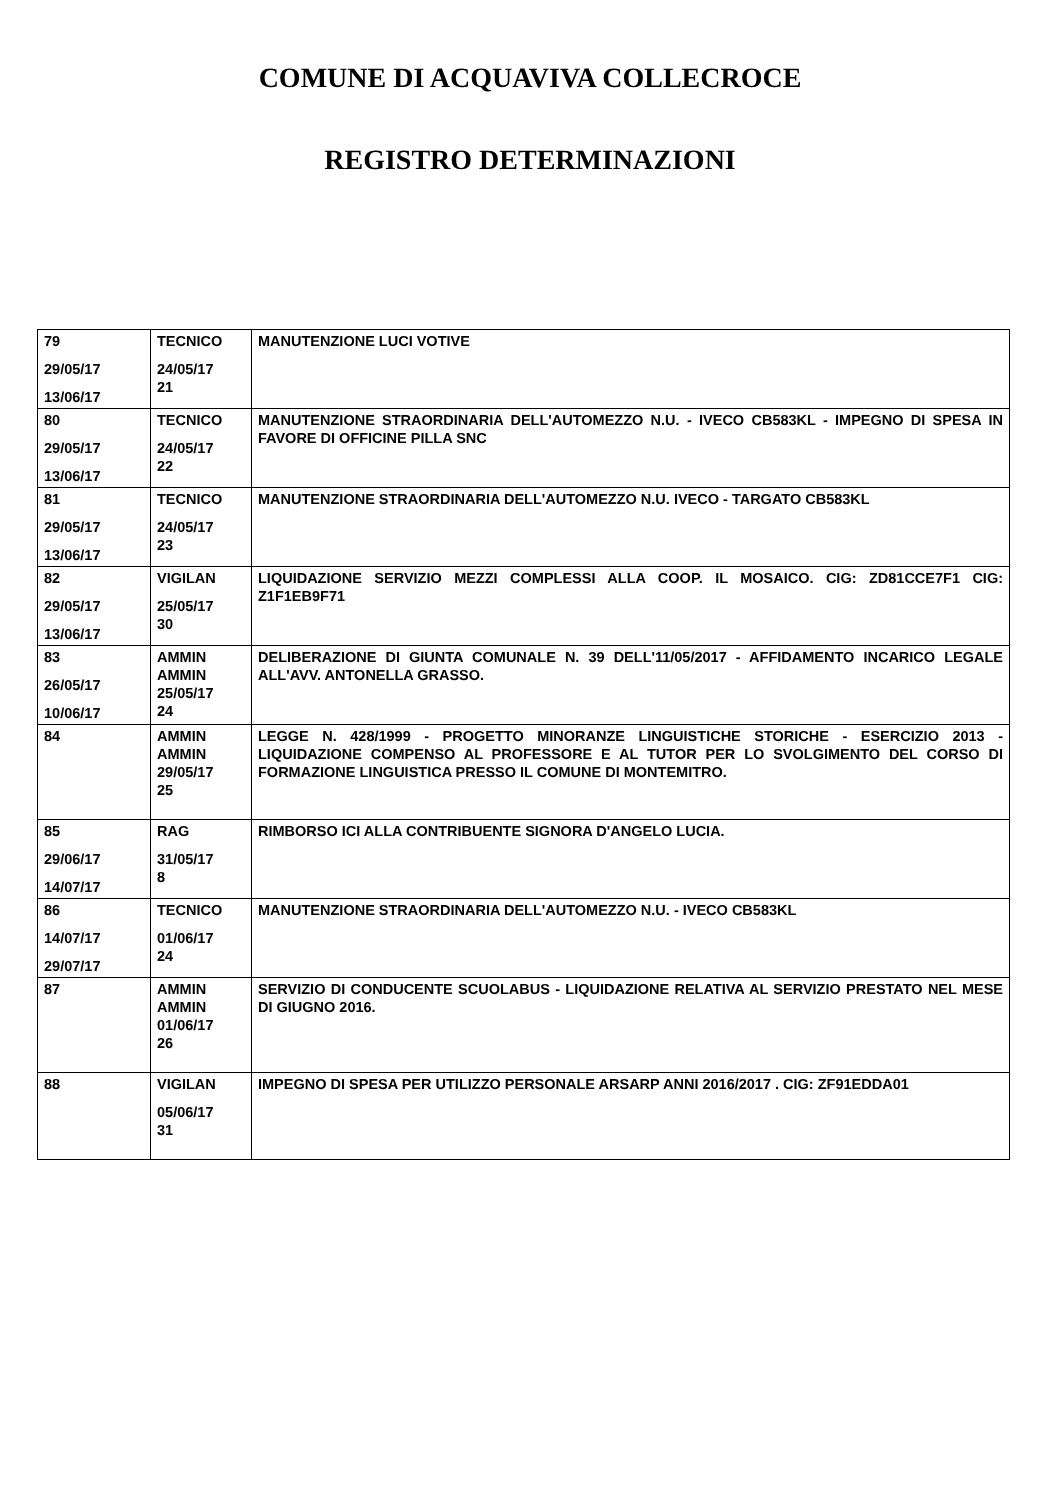COMUNE DI ACQUAVIVA COLLECROCE
REGISTRO DETERMINAZIONI
| 79 29/05/17 13/06/17 | TECNICO 24/05/17 21 | MANUTENZIONE LUCI VOTIVE |
| 80 29/05/17 13/06/17 | TECNICO 24/05/17 22 | MANUTENZIONE STRAORDINARIA DELL'AUTOMEZZO N.U. - IVECO CB583KL - IMPEGNO DI SPESA IN FAVORE DI OFFICINE PILLA SNC |
| 81 29/05/17 13/06/17 | TECNICO 24/05/17 23 | MANUTENZIONE STRAORDINARIA DELL'AUTOMEZZO N.U. IVECO - TARGATO CB583KL |
| 82 29/05/17 13/06/17 | VIGILAN 25/05/17 30 | LIQUIDAZIONE SERVIZIO MEZZI COMPLESSI ALLA COOP. IL MOSAICO. CIG: ZD81CCE7F1 CIG: Z1F1EB9F71 |
| 83 26/05/17 10/06/17 | AMMIN AMMIN 25/05/17 24 | DELIBERAZIONE DI GIUNTA COMUNALE N. 39 DELL'11/05/2017 - AFFIDAMENTO INCARICO LEGALE ALL'AVV. ANTONELLA GRASSO. |
| 84 | AMMIN AMMIN 29/05/17 25 | LEGGE N. 428/1999 - PROGETTO MINORANZE LINGUISTICHE STORICHE - ESERCIZIO 2013 - LIQUIDAZIONE COMPENSO AL PROFESSORE E AL TUTOR PER LO SVOLGIMENTO DEL CORSO DI FORMAZIONE LINGUISTICA PRESSO IL COMUNE DI MONTEMITRO. |
| 85 29/06/17 14/07/17 | RAG 31/05/17 8 | RIMBORSO ICI ALLA CONTRIBUENTE SIGNORA D'ANGELO LUCIA. |
| 86 14/07/17 29/07/17 | TECNICO 01/06/17 24 | MANUTENZIONE STRAORDINARIA DELL'AUTOMEZZO N.U. - IVECO CB583KL |
| 87 | AMMIN AMMIN 01/06/17 26 | SERVIZIO DI CONDUCENTE SCUOLABUS - LIQUIDAZIONE RELATIVA AL SERVIZIO PRESTATO NEL MESE DI GIUGNO 2016. |
| 88 | VIGILAN 05/06/17 31 | IMPEGNO DI SPESA PER UTILIZZO PERSONALE ARSARP ANNI 2016/2017 . CIG: ZF91EDDA01 |